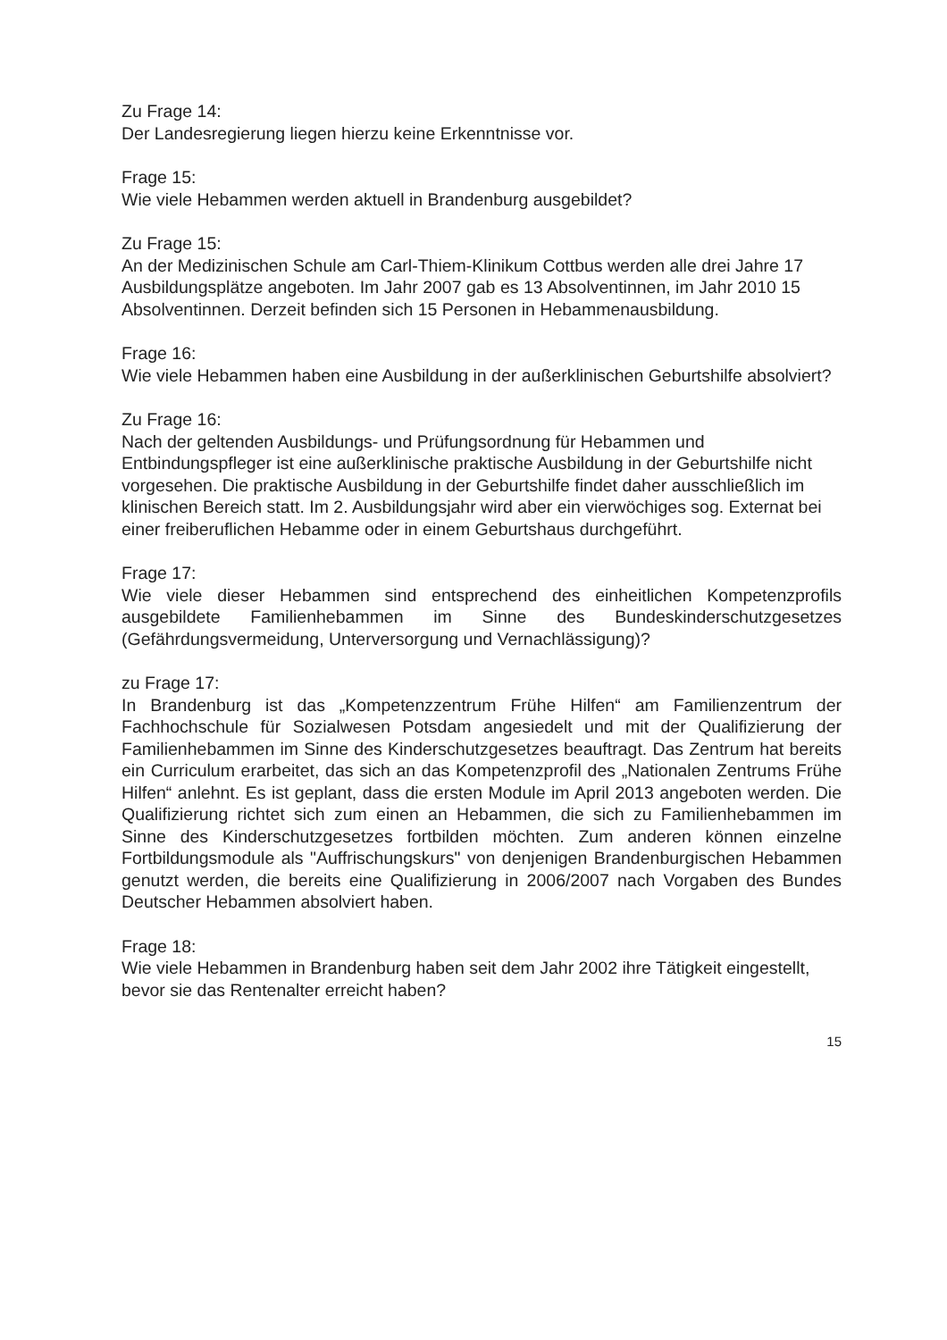Zu Frage 14:
Der Landesregierung liegen hierzu keine Erkenntnisse vor.
Frage 15:
Wie viele Hebammen werden aktuell in Brandenburg ausgebildet?
Zu Frage 15:
An der Medizinischen Schule am Carl-Thiem-Klinikum Cottbus werden alle drei Jahre 17 Ausbildungsplätze angeboten. Im Jahr 2007 gab es 13 Absolventinnen, im Jahr 2010 15 Absolventinnen. Derzeit befinden sich 15 Personen in Hebammenausbildung.
Frage 16:
Wie viele Hebammen haben eine Ausbildung in der außerklinischen Geburtshilfe absolviert?
Zu Frage 16:
Nach der geltenden Ausbildungs- und Prüfungsordnung für Hebammen und Entbindungspfleger ist eine außerklinische praktische Ausbildung in der Geburtshilfe nicht vorgesehen. Die praktische Ausbildung in der Geburtshilfe findet daher ausschließlich im klinischen Bereich statt. Im 2. Ausbildungsjahr wird aber ein vierwöchiges sog. Externat bei einer freiberuflichen Hebamme oder in einem Geburtshaus durchgeführt.
Frage 17:
Wie viele dieser Hebammen sind entsprechend des einheitlichen Kompetenzprofils ausgebildete Familienhebammen im Sinne des Bundeskinderschutzgesetzes (Gefährdungsvermeidung, Unterversorgung und Vernachlässigung)?
zu Frage 17:
In Brandenburg ist das „Kompetenzzentrum Frühe Hilfen“ am Familienzentrum der Fachhochschule für Sozialwesen Potsdam angesiedelt und mit der Qualifizierung der Familienhebammen im Sinne des Kinderschutzgesetzes beauftragt. Das Zentrum hat bereits ein Curriculum erarbeitet, das sich an das Kompetenzprofil des „Nationalen Zentrums Frühe Hilfen“ anlehnt. Es ist geplant, dass die ersten Module im April 2013 angeboten werden. Die Qualifizierung richtet sich zum einen an Hebammen, die sich zu Familienhebammen im Sinne des Kinderschutzgesetzes fortbilden möchten. Zum anderen können einzelne Fortbildungsmodule als "Auffrischungskurs" von denjenigen Brandenburgischen Hebammen genutzt werden, die bereits eine Qualifizierung in 2006/2007 nach Vorgaben des Bundes Deutscher Hebammen absolviert haben.
Frage 18:
Wie viele Hebammen in Brandenburg haben seit dem Jahr 2002 ihre Tätigkeit eingestellt, bevor sie das Rentenalter erreicht haben?
15